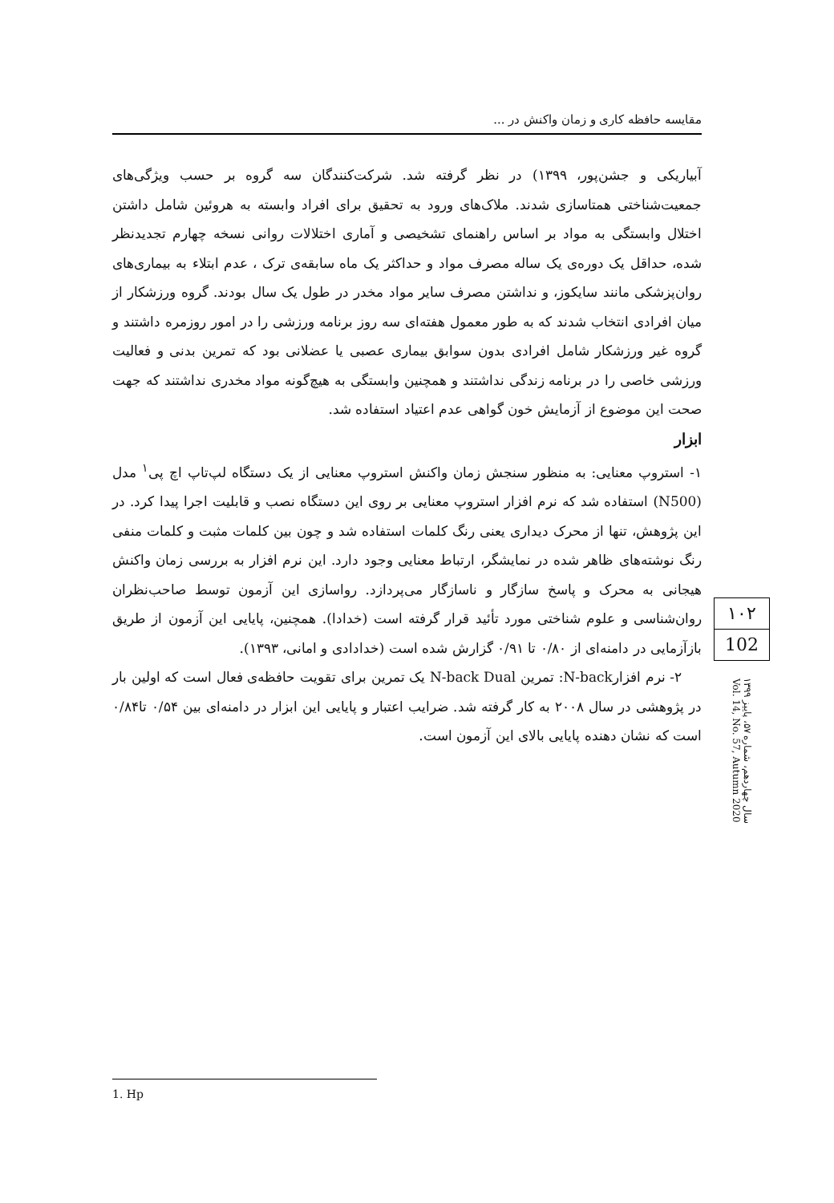مقایسه حافظه کاری و زمان واکنش در ...
آبیاریکی و جشن‌پور، ۱۳۹۹) در نظر گرفته شد. شرکت‌کنندگان سه گروه بر حسب ویژگی‌های جمعیت‌شناختی همتاسازی شدند. ملاک‌های ورود به تحقیق برای افراد وابسته به هروئین شامل داشتن اختلال وابستگی به مواد بر اساس راهنمای تشخیصی و آماری اختلالات روانی نسخه چهارم تجدیدنظر شده، حداقل یک دوره‌ی یک ساله مصرف مواد و حداکثر یک ماه سابقه‌ی ترک ، عدم ابتلاء به بیماری‌های روان‌پزشکی مانند سایکوز، و نداشتن مصرف سایر مواد مخدر در طول یک سال بودند. گروه ورزشکار از میان افرادی انتخاب شدند که به طور معمول هفته‌ای سه روز برنامه ورزشی را در امور روزمره داشتند و گروه غیر ورزشکار شامل افرادی بدون سوابق بیماری عصبی یا عضلانی بود که تمرین بدنی و فعالیت ورزشی خاصی را در برنامه زندگی نداشتند و همچنین وابستگی به هیچ‌گونه مواد مخدری نداشتند که جهت صحت این موضوع از آزمایش خون گواهی عدم اعتیاد استفاده شد.
ابزار
۱- استروپ معنایی: به منظور سنجش زمان واکنش استروپ معنایی از یک دستگاه لپ‌تاپ اچ پی<sup>۱</sup> مدل (N500) استفاده شد که نرم افزار استروپ معنایی بر روی این دستگاه نصب و قابلیت اجرا پیدا کرد. در این پژوهش، تنها از محرک دیداری یعنی رنگ کلمات استفاده شد و چون بین کلمات مثبت و کلمات منفی رنگ نوشته‌های ظاهر شده در نمایشگر، ارتباط معنایی وجود دارد. این نرم افزار به بررسی زمان واکنش هیجانی به محرک و پاسخ سازگار و ناسازگار می‌پردازد. رواسازی این آزمون توسط صاحب‌نظران روان‌شناسی و علوم شناختی مورد تأئید قرار گرفته است (خدادا). همچنین، پایایی این آزمون از طریق بازآزمایی در دامنه‌ای از ۰/۸۰ تا ۰/۹۱ گزارش شده است (خدادادی و امانی، ۱۳۹۳).
۲- نرم افزارN-back: تمرین N-back Dual یک تمرین برای تقویت حافظه‌ی فعال است که اولین بار در پژوهشی در سال ۲۰۰۸ به کار گرفته شد. ضرایب اعتبار و پایایی این ابزار در دامنه‌ای بین ۰/۵۴ تا۰/۸۴ است که نشان دهنده پایایی بالای این آزمون است.
۱۰۲
102
سال چهاردهم، شماره ۵۷، پاییز ۱۳۹۹
Vol. 14, No. 57, Autumn 2020
1. Hp